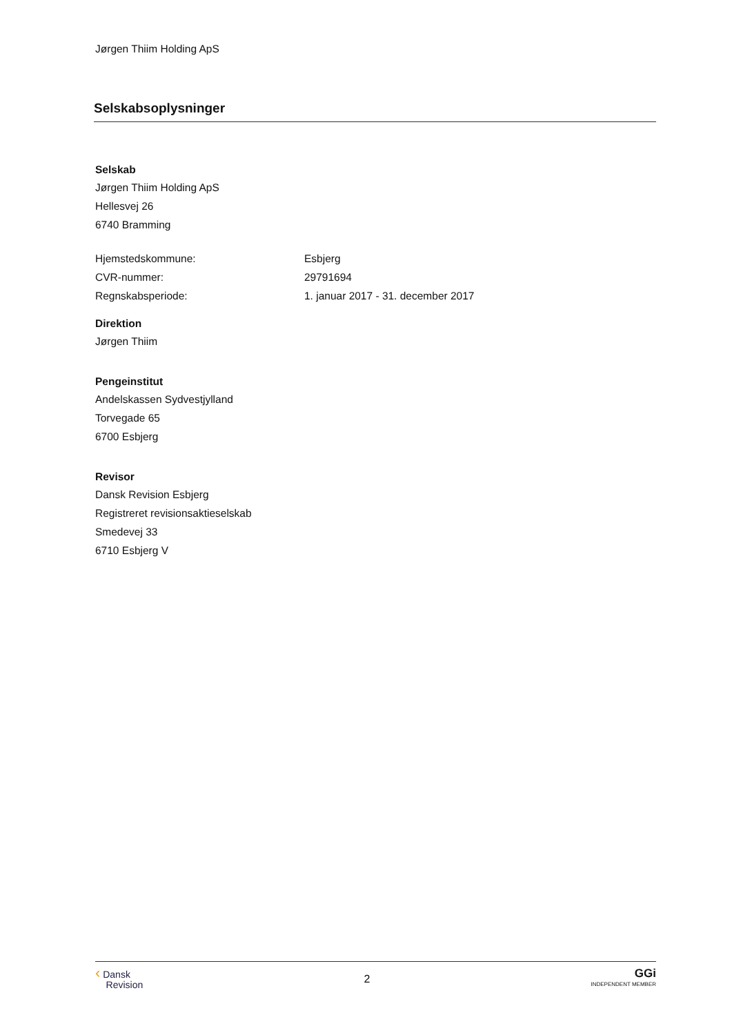Jørgen Thiim Holding ApS
Selskabsoplysninger
Selskab
Jørgen Thiim Holding ApS
Hellesvej 26
6740 Bramming
Hjemstedskommune: Esbjerg
CVR-nummer: 29791694
Regnskabsperiode: 1. januar 2017 - 31. december 2017
Direktion
Jørgen Thiim
Pengeinstitut
Andelskassen Sydvestjylland
Torvegade 65
6700 Esbjerg
Revisor
Dansk Revision Esbjerg
Registreret revisionsaktieselskab
Smedevej 33
6710 Esbjerg V
‹ Dansk
Revision
2
GGi
INDEPENDENT MEMBER